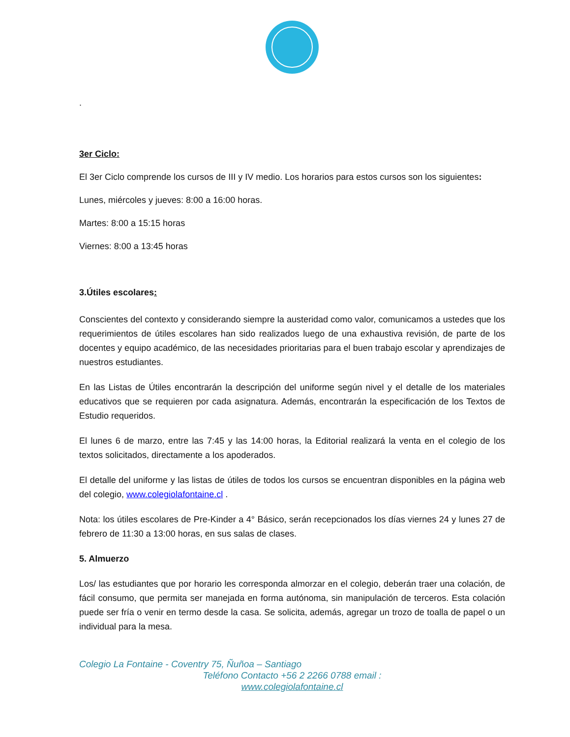.
3er Ciclo:
El 3er Ciclo comprende los cursos de III y IV medio. Los horarios para estos cursos son los siguientes:
Lunes, miércoles y jueves: 8:00 a 16:00 horas.
Martes: 8:00 a 15:15 horas
Viernes: 8:00 a 13:45 horas
3.Útiles escolares:
Conscientes del contexto y considerando siempre la austeridad como valor, comunicamos a ustedes que los requerimientos de útiles escolares han sido realizados luego de una exhaustiva revisión, de parte de los docentes y equipo académico, de las necesidades prioritarias para el buen trabajo escolar y aprendizajes de nuestros estudiantes.
En las Listas de Útiles encontrarán la descripción del uniforme según nivel y el detalle de los materiales educativos que se requieren por cada asignatura. Además, encontrarán la especificación de los Textos de Estudio requeridos.
El lunes 6 de marzo, entre las 7:45 y las 14:00 horas, la Editorial realizará la venta en el colegio de los textos solicitados, directamente a los apoderados.
El detalle del uniforme y las listas de útiles de todos los cursos se encuentran disponibles en la página web del colegio, www.colegiolafontaine.cl .
Nota: los útiles escolares de Pre-Kinder a 4° Básico, serán recepcionados los días viernes 24 y lunes 27 de febrero de 11:30 a 13:00 horas, en sus salas de clases.
5. Almuerzo
Los/ las estudiantes que por horario les corresponda almorzar en el colegio, deberán traer una colación, de fácil consumo, que permita ser manejada en forma autónoma, sin manipulación de terceros. Esta colación puede ser fría o venir en termo desde la casa. Se solicita, además, agregar un trozo de toalla de papel o un individual para la mesa.
Colegio La Fontaine - Coventry 75, Ñuñoa – Santiago
Teléfono Contacto +56 2 2266 0788 email :
www.colegiolafontaine.cl